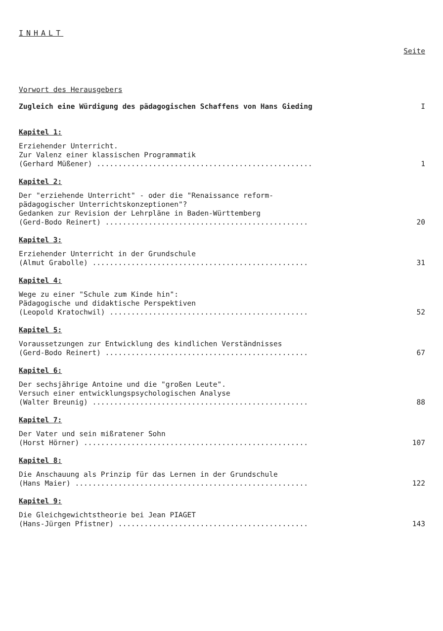INHALT
Seite
Vorwort des Herausgebers
Zugleich eine Würdigung des pädagogischen Schaffens von Hans Gieding
I
Kapitel 1:
Erziehender Unterricht.
Zur Valenz einer klassischen Programmatik
(Gerhard Müßener) ..................................................
1
Kapitel 2:
Der "erziehende Unterricht" - oder die "Renaissance reform-
pädagogischer Unterrichtskonzeptionen"?
Gedanken zur Revision der Lehrpläne in Baden-Württemberg
(Gerd-Bodo Reinert) ...............................................
20
Kapitel 3:
Erziehender Unterricht in der Grundschule
(Almut Grabolle) ..................................................
31
Kapitel 4:
Wege zu einer "Schule zum Kinde hin":
Pädagogische und didaktische Perspektiven
(Leopold Kratochwil) ..............................................
52
Kapitel 5:
Voraussetzungen zur Entwicklung des kindlichen Verständnisses
(Gerd-Bodo Reinert) ...............................................
67
Kapitel 6:
Der sechsjährige Antoine und die "großen Leute".
Versuch einer entwicklungspsychologischen Analyse
(Walter Breunig) ..................................................
88
Kapitel 7:
Der Vater und sein mißratener Sohn
(Horst Hörner) ....................................................
107
Kapitel 8:
Die Anschauung als Prinzip für das Lernen in der Grundschule
(Hans Maier) ......................................................
122
Kapitel 9:
Die Gleichgewichtstheorie bei Jean PIAGET
(Hans-Jürgen Pfistner) ............................................
143